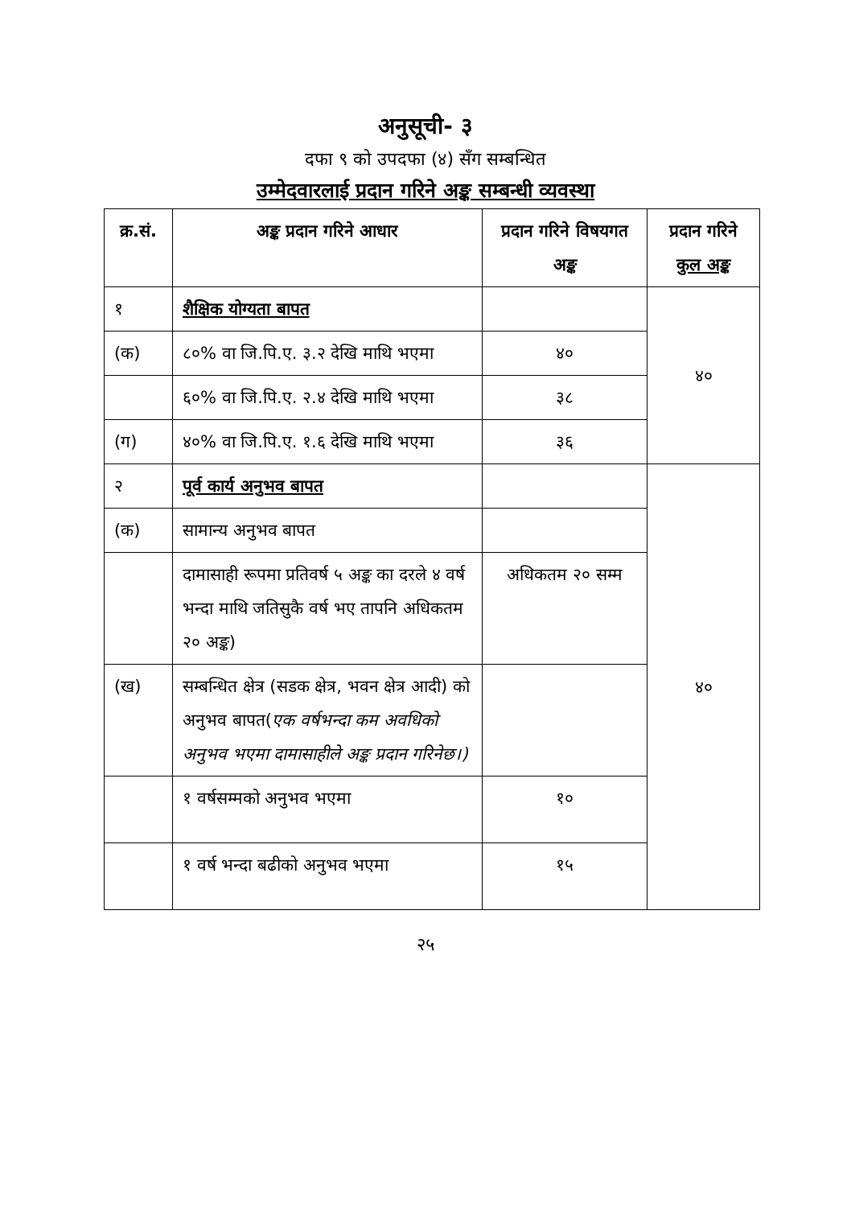अनुसूची- ३
दफा ९ को उपदफा (४) सँग सम्बन्धित
उम्मेदवारलाई प्रदान गरिने अङ्क सम्बन्धी व्यवस्था
| क्र.सं. | अङ्क प्रदान गरिने आधार | प्रदान गरिने विषयगत अङ्क | प्रदान गरिने कुल अङ्क |
| --- | --- | --- | --- |
| १ | शैक्षिक योग्यता बापत | | ४० |
| (क) | ८०% वा जि.पि.ए. ३.२ देखि माथि भएमा | ४० | |
| | ६०% वा जि.पि.ए. २.४ देखि माथि भएमा | ३८ | |
| (ग) | ४०% वा जि.पि.ए. १.६ देखि माथि भएमा | ३६ | |
| २ | पूर्व कार्य अनुभव बापत | | ४० |
| (क) | सामान्य अनुभव बापत | | |
| | दामासाही रूपमा प्रतिवर्ष ५ अङ्क का दरले ४ वर्ष भन्दा माथि जतिसुकै वर्ष भए तापनि अधिकतम २० अङ्क) | अधिकतम २० सम्म | |
| (ख) | सम्बन्धित क्षेत्र (सडक क्षेत्र, भवन क्षेत्र आदी) को अनुभव बापत( एक वर्षभन्दा कम अवधिको अनुभव भएमा दामासाहीले अङ्क प्रदान गरिनेछ।) | | |
| | १ वर्षसम्मको अनुभव भएमा | १० | |
| | १ वर्ष भन्दा बढीको अनुभव भएमा | १५ | |
२५